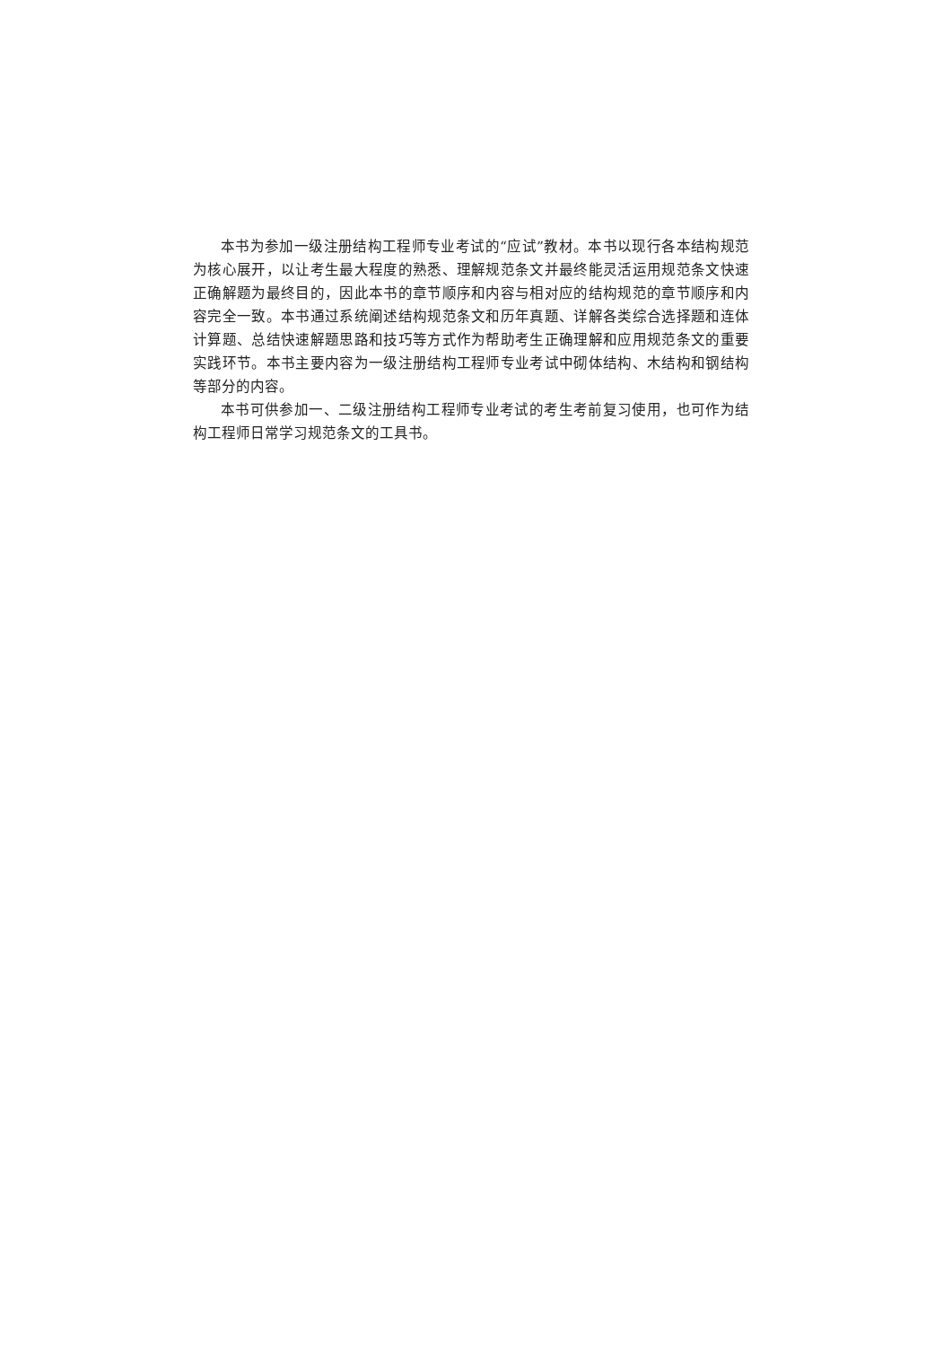本书为参加一级注册结构工程师专业考试的“应试”教材。本书以现行各本结构规范为核心展开，以让考生最大程度的熟悉、理解规范条文并最终能灵活运用规范条文快速正确解题为最终目的，因此本书的章节顺序和内容与相对应的结构规范的章节顺序和内容完全一致。本书通过系统阐述结构规范条文和历年真题、详解各类综合选择题和连体计算题、总结快速解题思路和技巧等方式作为帮助考生正确理解和应用规范条文的重要实践环节。本书主要内容为一级注册结构工程师专业考试中砌体结构、木结构和钢结构等部分的内容。
本书可供参加一、二级注册结构工程师专业考试的考生考前复习使用，也可作为结构工程师日常学习规范条文的工具书。